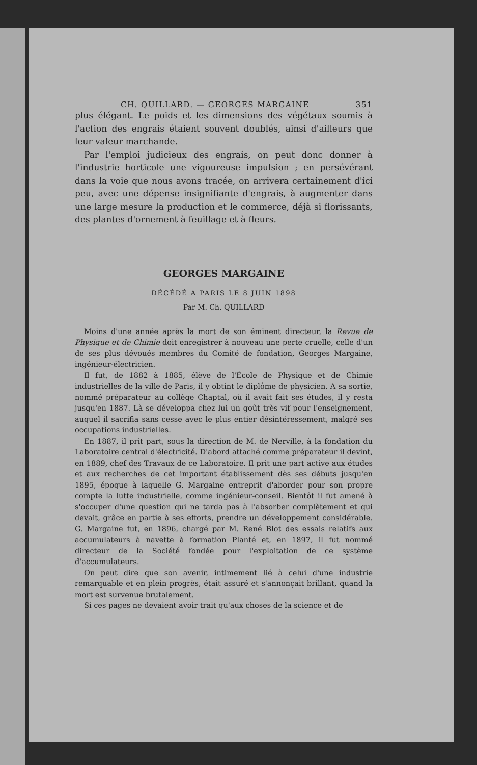CH. QUILLARD. — GEORGES MARGAINE 351
plus élégant. Le poids et les dimensions des végétaux soumis à l'action des engrais étaient souvent doublés, ainsi d'ailleurs que leur valeur marchande.
Par l'emploi judicieux des engrais, on peut donc donner à l'industrie horticole une vigoureuse impulsion ; en persévérant dans la voie que nous avons tracée, on arrivera certainement d'ici peu, avec une dépense insignifiante d'engrais, à augmenter dans une large mesure la production et le commerce, déjà si florissants, des plantes d'ornement à feuillage et à fleurs.
GEORGES MARGAINE
DÉCÉDÉ A PARIS LE 8 JUIN 1898
Par M. Ch. QUILLARD
Moins d'une année après la mort de son éminent directeur, la Revue de Physique et de Chimie doit enregistrer à nouveau une perte cruelle, celle d'un de ses plus dévoués membres du Comité de fondation, Georges Margaine, ingénieur-électricien.
Il fut, de 1882 à 1885, élève de l'École de Physique et de Chimie industrielles de la ville de Paris, il y obtint le diplôme de physicien. A sa sortie, nommé préparateur au collège Chaptal, où il avait fait ses études, il y resta jusqu'en 1887. Là se développa chez lui un goût très vif pour l'enseignement, auquel il sacrifia sans cesse avec le plus entier désintéressement, malgré ses occupations industrielles.
En 1887, il prit part, sous la direction de M. de Nerville, à la fondation du Laboratoire central d'électricité. D'abord attaché comme préparateur il devint, en 1889, chef des Travaux de ce Laboratoire. Il prit une part active aux études et aux recherches de cet important établissement dès ses débuts jusqu'en 1895, époque à laquelle G. Margaine entreprit d'aborder pour son propre compte la lutte industrielle, comme ingénieur-conseil. Bientôt il fut amené à s'occuper d'une question qui ne tarda pas à l'absorber complètement et qui devait, grâce en partie à ses efforts, prendre un développement considérable. G. Margaine fut, en 1896, chargé par M. René Blot des essais relatifs aux accumulateurs à navette à formation Planté et, en 1897, il fut nommé directeur de la Société fondée pour l'exploitation de ce système d'accumulateurs.
On peut dire que son avenir, intimement lié à celui d'une industrie remarquable et en plein progrès, était assuré et s'annonçait brillant, quand la mort est survenue brutalement.
Si ces pages ne devaient avoir trait qu'aux choses de la science et de